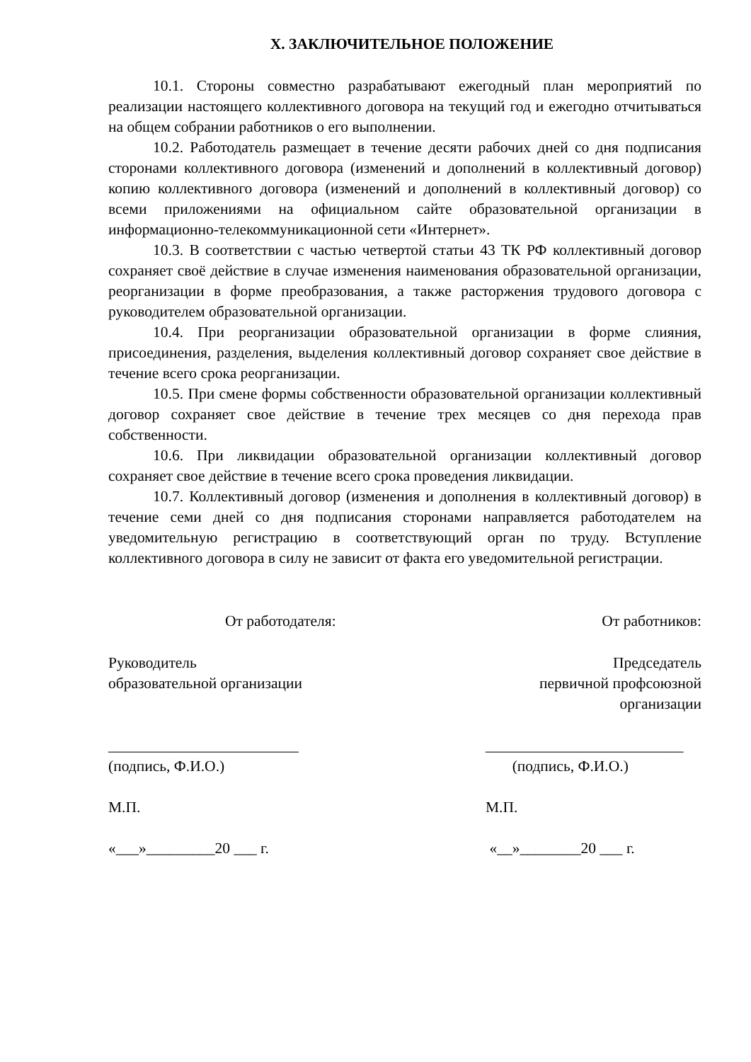X. ЗАКЛЮЧИТЕЛЬНОЕ ПОЛОЖЕНИЕ
10.1. Стороны совместно разрабатывают ежегодный план мероприятий по реализации настоящего коллективного договора на текущий год и ежегодно отчитываться на общем собрании работников о его выполнении.
10.2. Работодатель размещает в течение десяти рабочих дней со дня подписания сторонами коллективного договора (изменений и дополнений в коллективный договор) копию коллективного договора (изменений и дополнений в коллективный договор) со всеми приложениями на официальном сайте образовательной организации в информационно-телекоммуникационной сети «Интернет».
10.3. В соответствии с частью четвертой статьи 43 ТК РФ коллективный договор сохраняет своё действие в случае изменения наименования образовательной организации, реорганизации в форме преобразования, а также расторжения трудового договора с руководителем образовательной организации.
10.4. При реорганизации образовательной организации в форме слияния, присоединения, разделения, выделения коллективный договор сохраняет свое действие в течение всего срока реорганизации.
10.5. При смене формы собственности образовательной организации коллективный договор сохраняет свое действие в течение трех месяцев со дня перехода прав собственности.
10.6. При ликвидации образовательной организации коллективный договор сохраняет свое действие в течение всего срока проведения ликвидации.
10.7. Коллективный договор (изменения и дополнения в коллективный договор) в течение семи дней со дня подписания сторонами направляется работодателем на уведомительную регистрацию в соответствующий орган по труду. Вступление коллективного договора в силу не зависит от факта его уведомительной регистрации.
От работодателя: От работников:
Руководитель
образовательной организации
Председатель
первичной профсоюзной
организации
_________________________
(подпись, Ф.И.О.)
М.П.
«___»_________20 ___ г.
__________________________
(подпись, Ф.И.О.)
М.П.
«__»________20 ___ г.